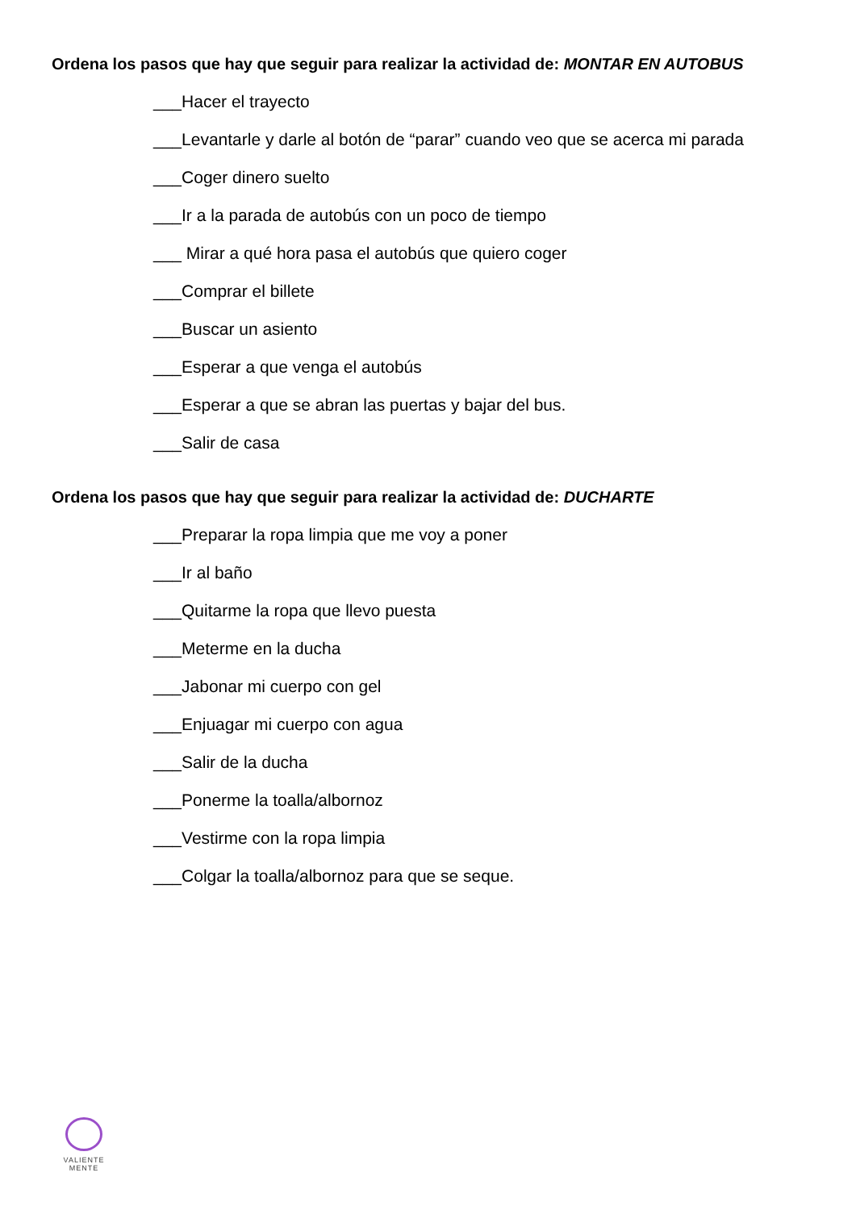Ordena los pasos que hay que seguir para realizar la actividad de: MONTAR EN AUTOBUS
___Hacer el trayecto
___Levantarle y darle al botón de “parar” cuando veo que se acerca mi parada
___Coger dinero suelto
___Ir a la parada de autobús con un poco de tiempo
___ Mirar a qué hora pasa el autobús que quiero coger
___Comprar el billete
___Buscar un asiento
___Esperar a que venga el autobús
___Esperar a que se abran las puertas y bajar del bus.
___Salir de casa
Ordena los pasos que hay que seguir para realizar la actividad de: DUCHARTE
___Preparar la ropa limpia que me voy a poner
___Ir al baño
___Quitarme la ropa que llevo puesta
___Meterme en la ducha
___Jabonar mi cuerpo con gel
___Enjuagar mi cuerpo con agua
___Salir de la ducha
___Ponerme la toalla/albornoz
___Vestirme con la ropa limpia
___Colgar la toalla/albornoz para que se seque.
VALIENTE
MENTE